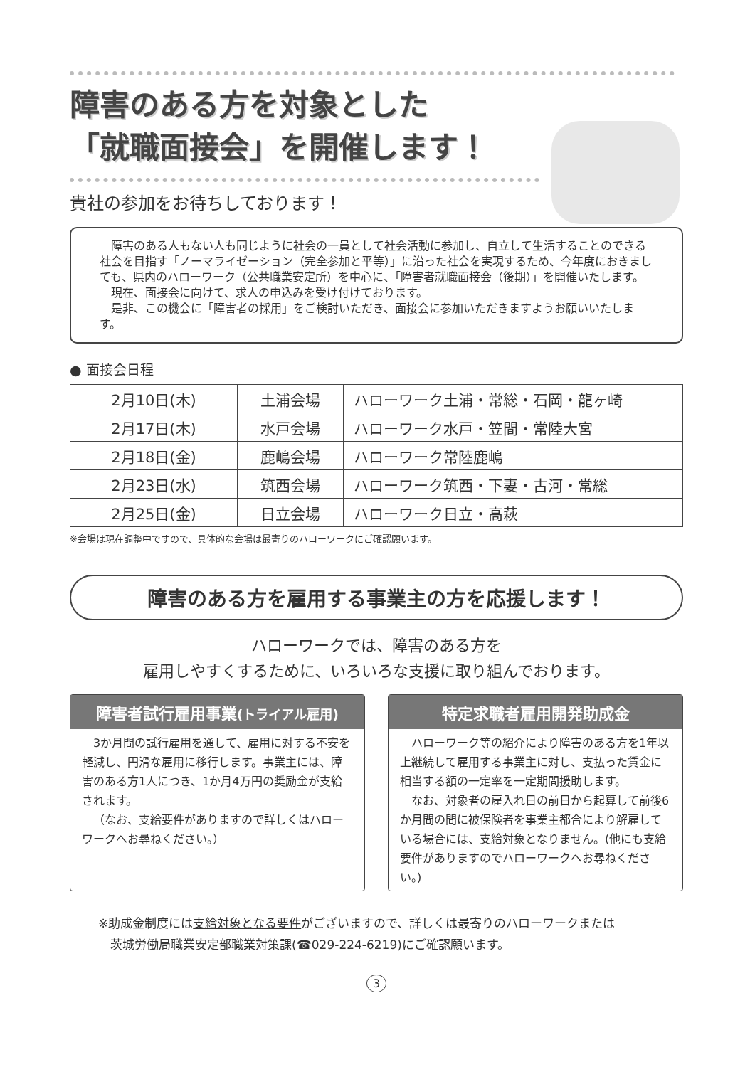障害のある方を対象とした
「就職面接会」を開催します！
貴社の参加をお待ちしております！
障害のある人もない人も同じように社会の一員として社会活動に参加し、自立して生活することのできる社会を目指す「ノーマライゼーション（完全参加と平等）」に沿った社会を実現するため、今年度におきましても、県内のハローワーク（公共職業安定所）を中心に、「障害者就職面接会（後期）」を開催いたします。
現在、面接会に向けて、求人の申込みを受け付けております。
是非、この機会に「障害者の採用」をご検討いただき、面接会に参加いただきますようお願いいたします。
● 面接会日程
| 2月10日(木) | 土浦会場 | ハローワーク土浦・常総・石岡・龍ヶ崎 |
| 2月17日(木) | 水戸会場 | ハローワーク水戸・笠間・常陸大宮 |
| 2月18日(金) | 鹿嶋会場 | ハローワーク常陸鹿嶋 |
| 2月23日(水) | 筑西会場 | ハローワーク筑西・下妻・古河・常総 |
| 2月25日(金) | 日立会場 | ハローワーク日立・高萩 |
※会場は現在調整中ですので、具体的な会場は最寄りのハローワークにご確認願います。
障害のある方を雇用する事業主の方を応援します！
ハローワークでは、障害のある方を
雇用しやすくするために、いろいろな支援に取り組んでおります。
障害者試行雇用事業(トライアル雇用)
3か月間の試行雇用を通して、雇用に対する不安を軽減し、円滑な雇用に移行します。事業主には、障害のある方1人につき、1か月4万円の奨励金が支給されます。
（なお、支給要件がありますので詳しくはハローワークへお尋ねください。）
特定求職者雇用開発助成金
ハローワーク等の紹介により障害のある方を1年以上継続して雇用する事業主に対し、支払った賃金に相当する額の一定率を一定期間援助します。
なお、対象者の雇入れ日の前日から起算して前後6か月間の間に被保険者を事業主都合により解雇している場合には、支給対象となりません。(他にも支給要件がありますのでハローワークへお尋ねください。)
※助成金制度には支給対象となる要件がございますので、詳しくは最寄りのハローワークまたは
　茨城労働局職業安定部職業対策課(☎029-224-6219)にご確認願います。
3